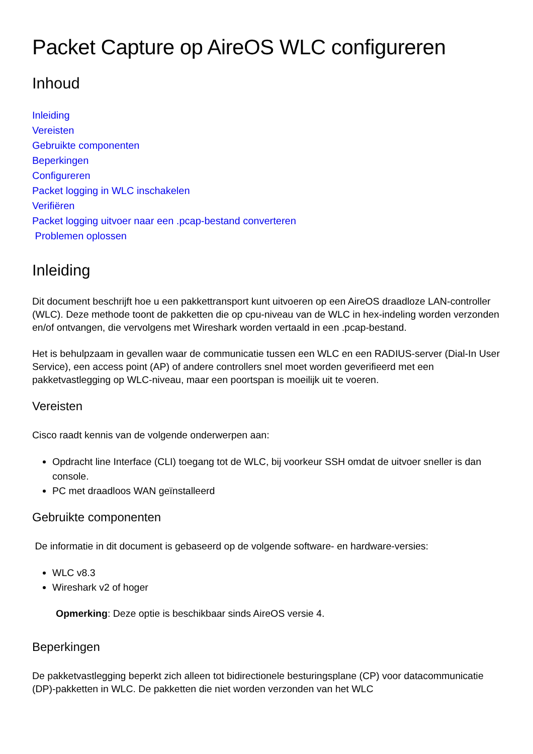Packet Capture op AireOS WLC configureren
Inhoud
Inleiding
Vereisten
Gebruikte componenten
Beperkingen
Configureren
Packet logging in WLC inschakelen
Verifiëren
Packet logging uitvoer naar een .pcap-bestand converteren
Problemen oplossen
Inleiding
Dit document beschrijft hoe u een pakkettransport kunt uitvoeren op een AireOS draadloze LAN-controller (WLC). Deze methode toont de pakketten die op cpu-niveau van de WLC in hex-indeling worden verzonden en/of ontvangen, die vervolgens met Wireshark worden vertaald in een .pcap-bestand.
Het is behulpzaam in gevallen waar de communicatie tussen een WLC en een RADIUS-server (Dial-In User Service), een access point (AP) of andere controllers snel moet worden geverifieerd met een pakketvastlegging op WLC-niveau, maar een poortspan is moeilijk uit te voeren.
Vereisten
Cisco raadt kennis van de volgende onderwerpen aan:
Opdracht line Interface (CLI) toegang tot de WLC, bij voorkeur SSH omdat de uitvoer sneller is dan console.
PC met draadloos WAN geïnstalleerd
Gebruikte componenten
De informatie in dit document is gebaseerd op de volgende software- en hardware-versies:
WLC v8.3
Wireshark v2 of hoger
Opmerking: Deze optie is beschikbaar sinds AireOS versie 4.
Beperkingen
De pakketvastlegging beperkt zich alleen tot bidirectionele besturingsplane (CP) voor datacommunicatie (DP)-pakketten in WLC. De pakketten die niet worden verzonden van het WLC